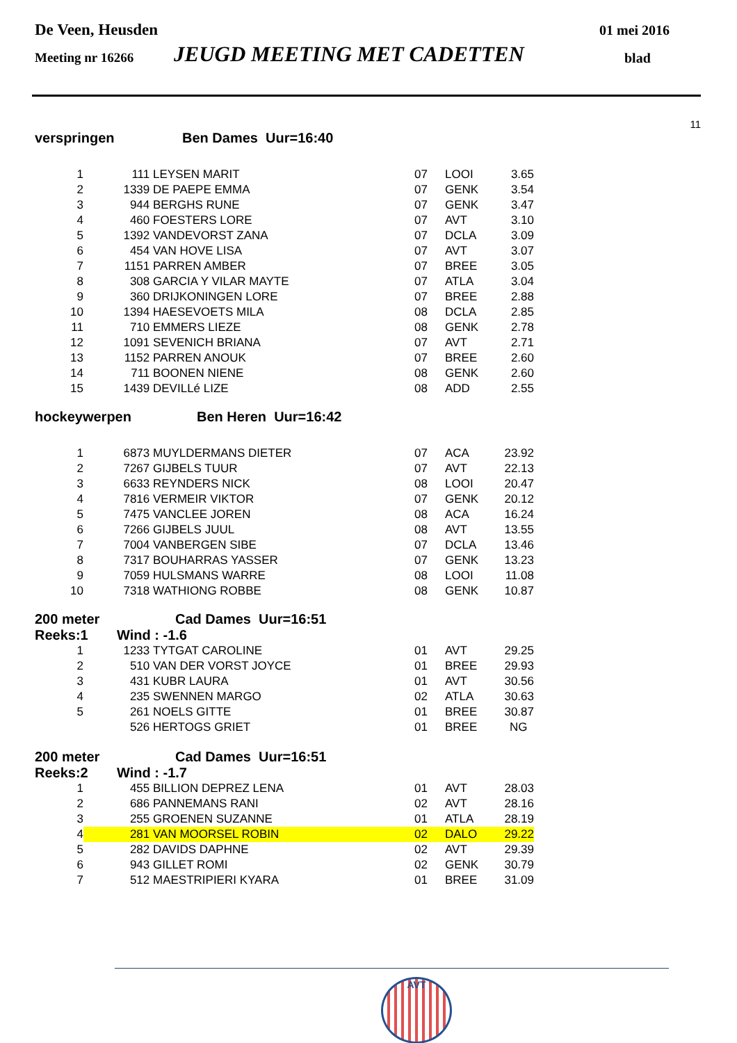De Veen, Heusden 01 mei 2016
Meeting nr 16266 JEUGD MEETING MET CADETTEN blad
11
verspringen Ben Dames Uur=16:40
| 1 | 111 | LEYSEN MARIT | 07 | LOOI | 3.65 |
| 2 | 1339 | DE PAEPE EMMA | 07 | GENK | 3.54 |
| 3 | 944 | BERGHS RUNE | 07 | GENK | 3.47 |
| 4 | 460 | FOESTERS LORE | 07 | AVT | 3.10 |
| 5 | 1392 | VANDEVORST ZANA | 07 | DCLA | 3.09 |
| 6 | 454 | VAN HOVE LISA | 07 | AVT | 3.07 |
| 7 | 1151 | PARREN AMBER | 07 | BREE | 3.05 |
| 8 | 308 | GARCIA Y VILAR MAYTE | 07 | ATLA | 3.04 |
| 9 | 360 | DRIJKONINGEN LORE | 07 | BREE | 2.88 |
| 10 | 1394 | HAESEVOETS MILA | 08 | DCLA | 2.85 |
| 11 | 710 | EMMERS LIEZE | 08 | GENK | 2.78 |
| 12 | 1091 | SEVENICH BRIANA | 07 | AVT | 2.71 |
| 13 | 1152 | PARREN ANOUK | 07 | BREE | 2.60 |
| 14 | 711 | BOONEN NIENE | 08 | GENK | 2.60 |
| 15 | 1439 | DEVILLé LIZE | 08 | ADD | 2.55 |
hockeywerpen Ben Heren Uur=16:42
| 1 | 6873 | MUYLDERMANS DIETER | 07 | ACA | 23.92 |
| 2 | 7267 | GIJBELS TUUR | 07 | AVT | 22.13 |
| 3 | 6633 | REYNDERS NICK | 08 | LOOI | 20.47 |
| 4 | 7816 | VERMEIR VIKTOR | 07 | GENK | 20.12 |
| 5 | 7475 | VANCLEE JOREN | 08 | ACA | 16.24 |
| 6 | 7266 | GIJBELS JUUL | 08 | AVT | 13.55 |
| 7 | 7004 | VANBERGEN SIBE | 07 | DCLA | 13.46 |
| 8 | 7317 | BOUHARRAS YASSER | 07 | GENK | 13.23 |
| 9 | 7059 | HULSMANS WARRE | 08 | LOOI | 11.08 |
| 10 | 7318 | WATHIONG ROBBE | 08 | GENK | 10.87 |
200 meter Cad Dames Uur=16:51
Reeks:1 Wind : -1.6
| 1 | 1233 | TYTGAT CAROLINE | 01 | AVT | 29.25 |
| 2 | 510 | VAN DER VORST JOYCE | 01 | BREE | 29.93 |
| 3 | 431 | KUBR LAURA | 01 | AVT | 30.56 |
| 4 | 235 | SWENNEN MARGO | 02 | ATLA | 30.63 |
| 5 | 261 | NOELS GITTE | 01 | BREE | 30.87 |
| | 526 | HERTOGS GRIET | 01 | BREE | NG |
200 meter Cad Dames Uur=16:51
Reeks:2 Wind : -1.7
| 1 | 455 | BILLION DEPREZ LENA | 01 | AVT | 28.03 |
| 2 | 686 | PANNEMANS RANI | 02 | AVT | 28.16 |
| 3 | 255 | GROENEN SUZANNE | 01 | ATLA | 28.19 |
| 4 | 281 | VAN MOORSEL ROBIN | 02 | DALO | 29.22 |
| 5 | 282 | DAVIDS DAPHNE | 02 | AVT | 29.39 |
| 6 | 943 | GILLET ROMI | 02 | GENK | 30.79 |
| 7 | 512 | MAESTRIPIERI KYARA | 01 | BREE | 31.09 |
AVT